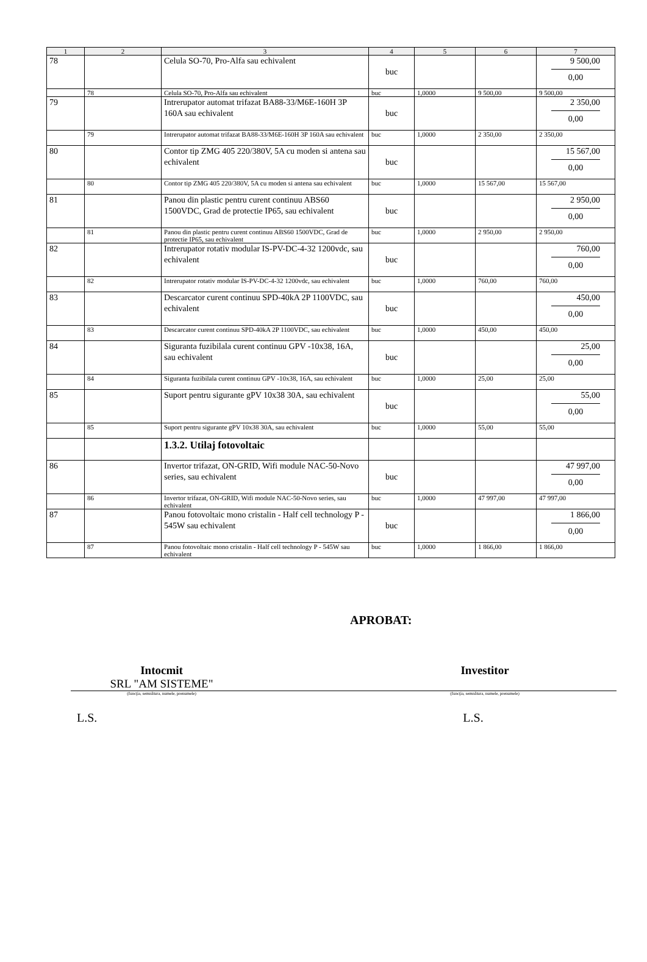| 1 | 2 | 3 | 4 | 5 | 6 | 7 |
| --- | --- | --- | --- | --- | --- | --- |
| 78 | | Celula SO-70, Pro-Alfa sau echivalent | buc | | | 9 500,00 0,00 |
| | 78 | Celula SO-70, Pro-Alfa sau echivalent | buc | 1,0000 | 9 500,00 | 9 500,00 |
| 79 | | Intrerupator automat trifazat BA88-33/M6E-160H 3P 160A sau echivalent | buc | | | 2 350,00 0,00 |
| | 79 | Intrerupator automat trifazat BA88-33/M6E-160H 3P 160A sau echivalent | buc | 1,0000 | 2 350,00 | 2 350,00 |
| 80 | | Contor tip ZMG 405 220/380V, 5A cu moden si antena sau echivalent | buc | | | 15 567,00 0,00 |
| | 80 | Contor tip ZMG 405 220/380V, 5A cu moden si antena sau echivalent | buc | 1,0000 | 15 567,00 | 15 567,00 |
| 81 | | Panou din plastic pentru curent continuu ABS60 1500VDC, Grad de protectie IP65, sau echivalent | buc | | | 2 950,00 0,00 |
| | 81 | Panou din plastic pentru curent continuu ABS60 1500VDC, Grad de protectie IP65, sau echivalent | buc | 1,0000 | 2 950,00 | 2 950,00 |
| 82 | | Intrerupator rotativ modular IS-PV-DC-4-32 1200vdc, sau echivalent | buc | | | 760,00 0,00 |
| | 82 | Intrerupator rotativ modular IS-PV-DC-4-32 1200vdc, sau echivalent | buc | 1,0000 | 760,00 | 760,00 |
| 83 | | Descarcator curent continuu SPD-40kA 2P 1100VDC, sau echivalent | buc | | | 450,00 0,00 |
| | 83 | Descarcator curent continuu SPD-40kA 2P 1100VDC, sau echivalent | buc | 1,0000 | 450,00 | 450,00 |
| 84 | | Siguranta fuzibilala curent continuu GPV -10x38, 16A, sau echivalent | buc | | | 25,00 0,00 |
| | 84 | Siguranta fuzibilala curent continuu GPV -10x38, 16A, sau echivalent | buc | 1,0000 | 25,00 | 25,00 |
| 85 | | Suport pentru sigurante gPV 10x38 30A, sau echivalent | buc | | | 55,00 0,00 |
| | 85 | Suport pentru sigurante gPV 10x38 30A, sau echivalent | buc | 1,0000 | 55,00 | 55,00 |
| | | 1.3.2. Utilaj fotovoltaic | | | | |
| 86 | | Invertor trifazat, ON-GRID, Wifi module NAC-50-Novo series, sau echivalent | buc | | | 47 997,00 0,00 |
| | 86 | Invertor trifazat, ON-GRID, Wifi module NAC-50-Novo series, sau echivalent | buc | 1,0000 | 47 997,00 | 47 997,00 |
| 87 | | Panou fotovoltaic mono cristalin - Half cell technology P - 545W sau echivalent | buc | | | 1 866,00 0,00 |
| | 87 | Panou fotovoltaic mono cristalin - Half cell technology P - 545W sau echivalent | buc | 1,0000 | 1 866,00 | 1 866,00 |
APROBAT:
Intocmit
SRL "AM SISTEME"
Investitor
(funcţia, semnătura, numele, prenumele) (funcţia, semnătura, numele, prenumele)
L.S. L.S.